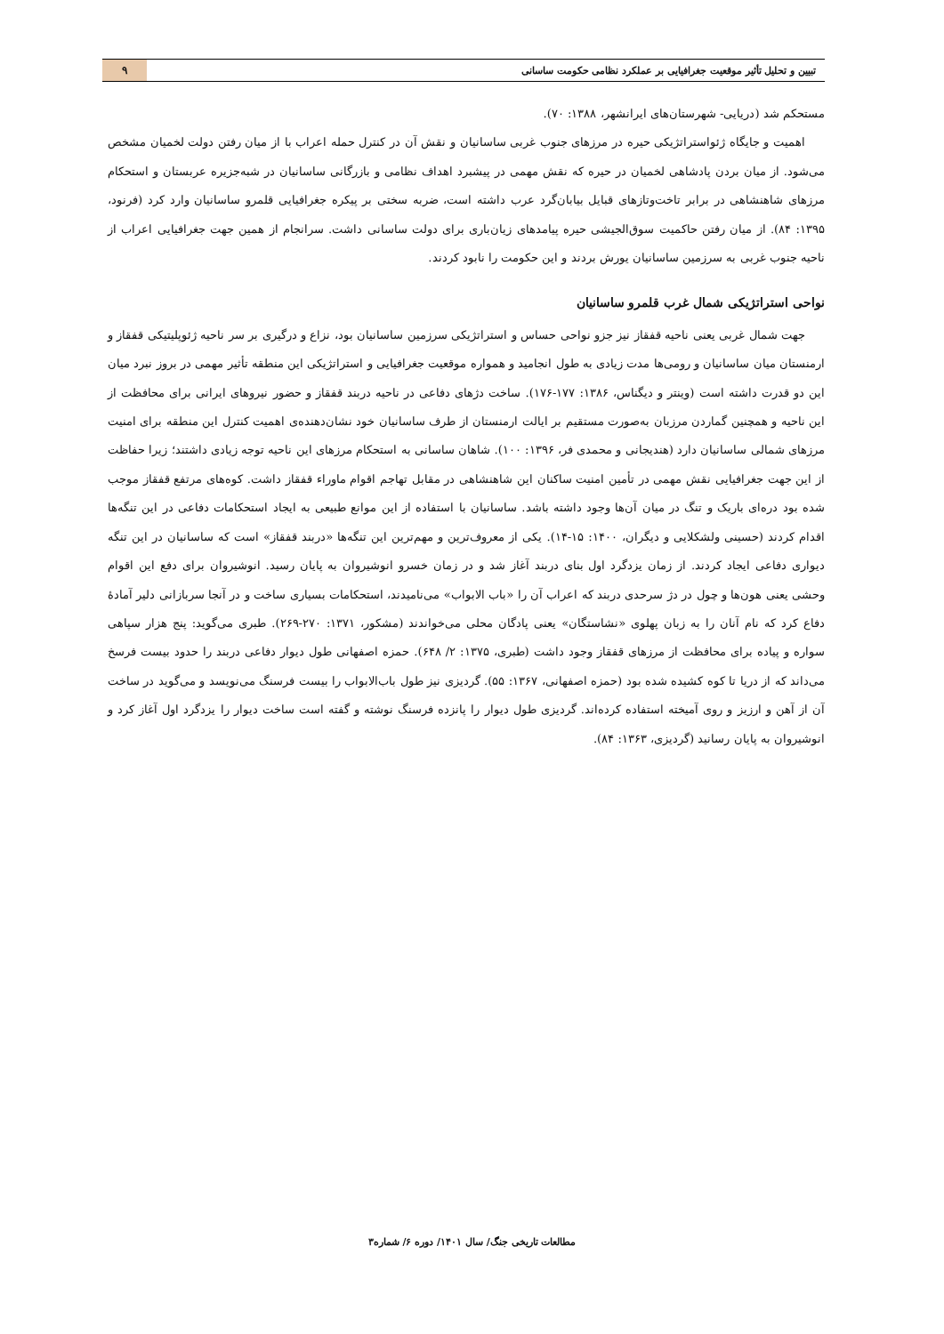تبیین و تحلیل تأثیر موقعیت جغرافیایی بر عملکرد نظامی حکومت ساسانی
۹
مستحکم شد (دریایی- شهرستان‌های ایرانشهر، ۱۳۸۸: ۷۰).
اهمیت و جایگاه ژئواستراتژیکی حیره در مرزهای جنوب غربی ساسانیان و نقش آن در کنترل حمله اعراب با از میان رفتن دولت لخمیان مشخص می‌شود. از میان بردن پادشاهی لخمیان در حیره که نقش مهمی در پیشبرد اهداف نظامی و بازرگانی ساسانیان در شبه‌جزیره عربستان و استحکام مرزهای شاهنشاهی در برابر تاخت‌وتازهای قبایل بیابان‌گرد عرب داشته است، ضربه سختی بر پیکره جغرافیایی قلمرو ساسانیان وارد کرد (فرنود، ۱۳۹۵: ۸۴). از میان رفتن حاکمیت سوق‌الجیشی حیره پیامدهای زیان‌باری برای دولت ساسانی داشت. سرانجام از همین جهت جغرافیایی اعراب از ناحیه جنوب غربی به سرزمین ساسانیان یورش بردند و این حکومت را نابود کردند.
نواحی استراتژیکی شمال غرب قلمرو ساسانیان
جهت شمال غربی یعنی ناحیه قفقاز نیز جزو نواحی حساس و استراتژیکی سرزمین ساسانیان بود، نزاع و درگیری بر سر ناحیه ژئوپلیتیکی قفقاز و ارمنستان میان ساسانیان و رومی‌ها مدت زیادی به طول انجامید و همواره موقعیت جغرافیایی و استراتژیکی این منطقه تأثیر مهمی در بروز نبرد میان این دو قدرت داشته است (وینتر و دیگناس، ۱۳۸۶: ۱۷۷-۱۷۶). ساخت دژهای دفاعی در ناحیه دربند قفقاز و حضور نیروهای ایرانی برای محافظت از این ناحیه و همچنین گماردن مرزبان به‌صورت مستقیم بر ایالت ارمنستان از طرف ساسانیان خود نشان‌دهنده‌ی اهمیت کنترل این منطقه برای امنیت مرزهای شمالی ساسانیان دارد (هندیجانی و محمدی فر، ۱۳۹۶: ۱۰۰). شاهان ساسانی به استحکام مرزهای این ناحیه توجه زیادی داشتند؛ زیرا حفاظت از این جهت جغرافیایی نقش مهمی در تأمین امنیت ساکنان این شاهنشاهی در مقابل تهاجم اقوام ماوراء قفقاز داشت. کوه‌های مرتفع قفقاز موجب شده بود دره‌ای باریک و تنگ در میان آن‌ها وجود داشته باشد. ساسانیان با استفاده از این موانع طبیعی به ایجاد استحکامات دفاعی در این تنگه‌ها اقدام کردند (حسینی ولشکلایی و دیگران، ۱۴۰۰: ۱۵-۱۴). یکی از معروف‌ترین و مهم‌ترین این تنگه‌ها «دربند قفقاز» است که ساسانیان در این تنگه دیواری دفاعی ایجاد کردند. از زمان یزدگرد اول بنای دربند آغاز شد و در زمان خسرو انوشیروان به پایان رسید. انوشیروان برای دفع این اقوام وحشی یعنی هون‌ها و چول در دژ سرحدی دربند که اعراب آن را «باب الابواب» می‌نامیدند، استحکامات بسیاری ساخت و در آنجا سربازانی دلیر آمادهٔ دفاع کرد که نام آنان را به زبان پهلوی «نشاستگان» یعنی پادگان محلی می‌خواندند (مشکور، ۱۳۷۱: ۲۷۰-۲۶۹). طبری می‌گوید: پنج هزار سپاهی سواره و پیاده برای محافظت از مرزهای قفقاز وجود داشت (طبری، ۱۳۷۵: ۲/ ۶۴۸). حمزه اصفهانی طول دیوار دفاعی دربند را حدود بیست فرسخ می‌داند که از دریا تا کوه کشیده شده بود (حمزه اصفهانی، ۱۳۶۷: ۵۵). گردیزی نیز طول باب‌الابواب را بیست فرسنگ می‌نویسد و می‌گوید در ساخت آن از آهن و ارزیز و روی آمیخته استفاده کرده‌اند. گردیزی طول دیوار را پانزده فرسنگ نوشته و گفته است ساخت دیوار را یزدگرد اول آغاز کرد و انوشیروان به پایان رسانید (گردیزی، ۱۳۶۳: ۸۴).
مطالعات تاریخی جنگ/ سال ۱۴۰۱/ دوره ۶/ شماره۳